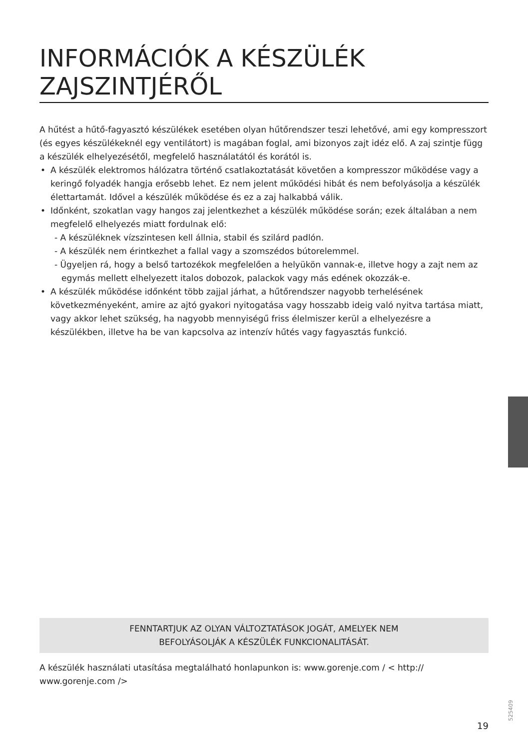INFORMÁCIÓK A KÉSZÜLÉK ZAJSZINTJÉRŐL
A hűtést a hűtő-fagyasztó készülékek esetében olyan hűtőrendszer teszi lehetővé, ami egy kompresszort (és egyes készülékeknél egy ventilátort) is magában foglal, ami bizonyos zajt idéz elő. A zaj szintje függ a készülék elhelyezésétől, megfelelő használatától és korától is.
• A készülék elektromos hálózatra történő csatlakoztatását követően a kompresszor működése vagy a keringő folyadék hangja erősebb lehet. Ez nem jelent működési hibát és nem befolyásolja a készülék élettartamát. Idővel a készülék működése és ez a zaj halkabbá válik.
• Időnként, szokatlan vagy hangos zaj jelentkezhet a készülék működése során; ezek általában a nem megfelelő elhelyezés miatt fordulnak elő:
- A készüléknek vízszintesen kell állnia, stabil és szilárd padlón.
- A készülék nem érintkezhet a fallal vagy a szomszédos bútorelemmel.
- Ügyeljen rá, hogy a belső tartozékok megfelelően a helyükön vannak-e, illetve hogy a zajt nem az egymás mellett elhelyezett italos dobozok, palackok vagy más edének okozzák-e.
• A készülék működése időnként több zajjal járhat, a hűtőrendszer nagyobb terhelésének következményeként, amire az ajtó gyakori nyitogatása vagy hosszabb ideig való nyitva tartása miatt, vagy akkor lehet szükség, ha nagyobb mennyiségű friss élelmiszer kerül a elhelyezésre a készülékben, illetve ha be van kapcsolva az intenzív hűtés vagy fagyasztás funkció.
FENNTARTJUK AZ OLYAN VÁLTOZTATÁSOK JOGÁT, AMELYEK NEM
BEFOLYÁSOLJÁK A KÉSZÜLÉK FUNKCIONALITÁSÁT.
A készülék használati utasítása megtalálható honlapunkon is: www.gorenje.com / < http:// www.gorenje.com />
525409
19